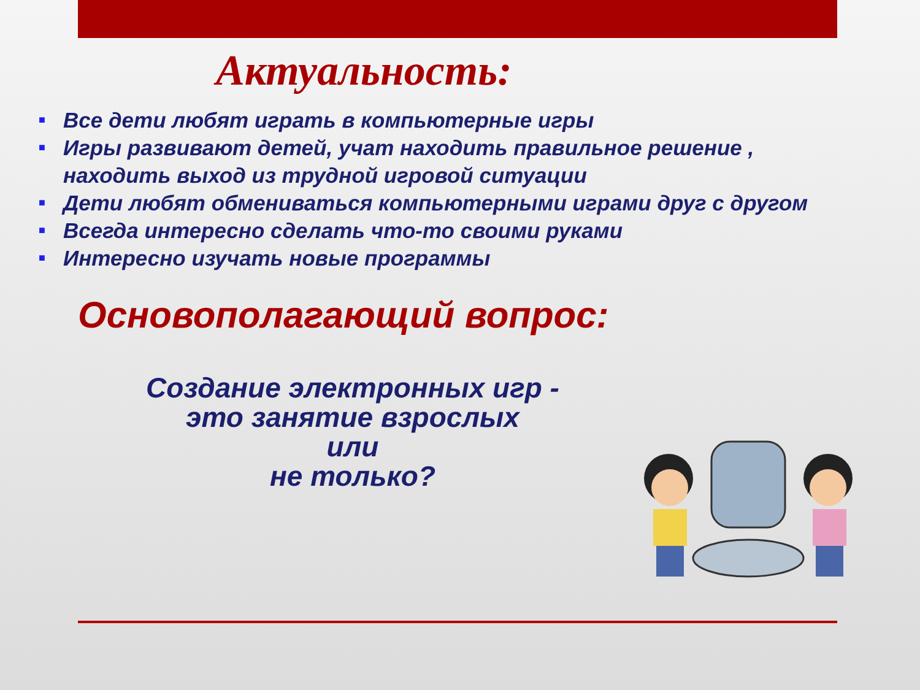Актуальность:
■ Все дети любят играть в компьютерные игры
■ Игры развивают детей, учат находить правильное решение , находить выход из трудной игровой ситуации
■ Дети любят обмениваться компьютерными играми друг с другом
■ Всегда интересно сделать что-то своими руками
■ Интересно изучать новые программы
Основополагающий вопрос:
Создание электронных игр -
это занятие взрослых
или
не только?